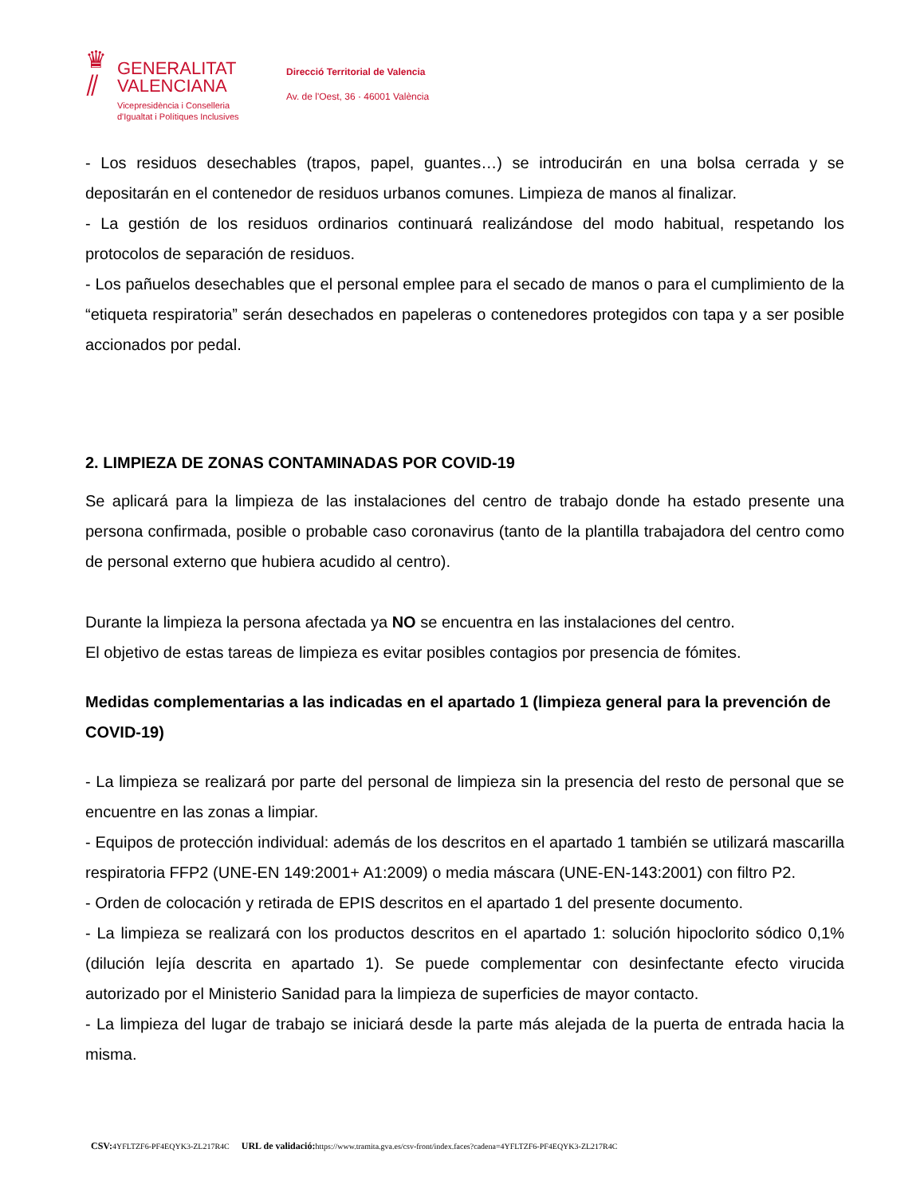♛
⫽
GENERALITAT
VALENCIANA
Vicepresidència i Conselleria
d'Igualtat i Polítiques Inclusives
Direcció Territorial de Valencia
Av. de l'Oest, 36 · 46001 València
- Los residuos desechables (trapos, papel, guantes…) se introducirán en una bolsa cerrada y se depositarán en el contenedor de residuos urbanos comunes. Limpieza de manos al finalizar.
- La gestión de los residuos ordinarios continuará realizándose del modo habitual, respetando los protocolos de separación de residuos.
- Los pañuelos desechables que el personal emplee para el secado de manos o para el cumplimiento de la “etiqueta respiratoria” serán desechados en papeleras o contenedores protegidos con tapa y a ser posible accionados por pedal.
2. LIMPIEZA DE ZONAS CONTAMINADAS POR COVID-19
Se aplicará para la limpieza de las instalaciones del centro de trabajo donde ha estado presente una persona confirmada, posible o probable caso coronavirus (tanto de la plantilla trabajadora del centro como de personal externo que hubiera acudido al centro).
Durante la limpieza la persona afectada ya NO se encuentra en las instalaciones del centro.
El objetivo de estas tareas de limpieza es evitar posibles contagios por presencia de fómites.
Medidas complementarias a las indicadas en el apartado 1 (limpieza general para la prevención de COVID-19)
- La limpieza se realizará por parte del personal de limpieza sin la presencia del resto de personal que se encuentre en las zonas a limpiar.
- Equipos de protección individual: además de los descritos en el apartado 1 también se utilizará mascarilla respiratoria FFP2 (UNE-EN 149:2001+ A1:2009) o media máscara (UNE-EN-143:2001) con filtro P2.
- Orden de colocación y retirada de EPIS descritos en el apartado 1 del presente documento.
- La limpieza se realizará con los productos descritos en el apartado 1: solución hipoclorito sódico 0,1% (dilución lejía descrita en apartado 1). Se puede complementar con desinfectante efecto virucida autorizado por el Ministerio Sanidad para la limpieza de superficies de mayor contacto.
- La limpieza del lugar de trabajo se iniciará desde la parte más alejada de la puerta de entrada hacia la misma.
CSV: 4YFLTZF6-PF4EQYK3-ZL217R4C URL de validació: https://www.tramita.gva.es/csv-front/index.faces?cadena=4YFLTZF6-PF4EQYK3-ZL217R4C